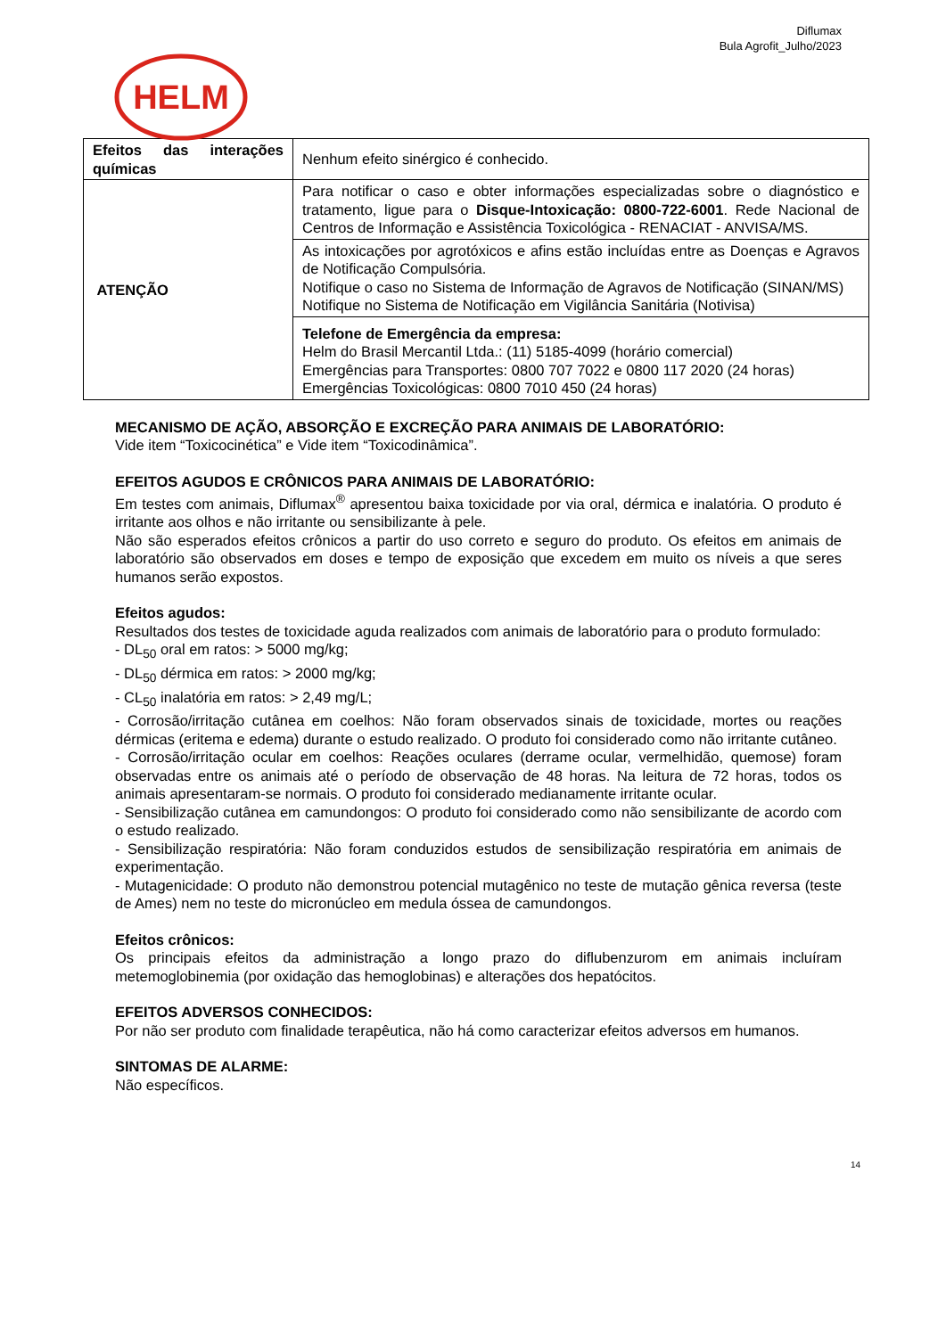Diflumax
Bula Agrofit_Julho/2023
HELM
| Efeitos das interações químicas | Nenhum efeito sinérgico é conhecido. |
| ATENÇÃO | Para notificar o caso e obter informações especializadas sobre o diagnóstico e tratamento, ligue para o Disque-Intoxicação: 0800-722-6001 . Rede Nacional de Centros de Informação e Assistência Toxicológica - RENACIAT - ANVISA/MS. |
| | As intoxicações por agrotóxicos e afins estão incluídas entre as Doenças e Agravos de Notificação Compulsória. Notifique o caso no Sistema de Informação de Agravos de Notificação (SINAN/MS) Notifique no Sistema de Notificação em Vigilância Sanitária (Notivisa) |
| | Telefone de Emergência da empresa: Helm do Brasil Mercantil Ltda.: (11) 5185-4099 (horário comercial) Emergências para Transportes: 0800 707 7022 e 0800 117 2020 (24 horas) Emergências Toxicológicas: 0800 7010 450 (24 horas) |
MECANISMO DE AÇÃO, ABSORÇÃO E EXCREÇÃO PARA ANIMAIS DE LABORATÓRIO:
Vide item “Toxicocinética” e Vide item “Toxicodinâmica”.
EFEITOS AGUDOS E CRÔNICOS PARA ANIMAIS DE LABORATÓRIO:
Em testes com animais, Diflumax<sup>®</sup> apresentou baixa toxicidade por via oral, dérmica e inalatória. O produto é irritante aos olhos e não irritante ou sensibilizante à pele.
Não são esperados efeitos crônicos a partir do uso correto e seguro do produto. Os efeitos em animais de laboratório são observados em doses e tempo de exposição que excedem em muito os níveis a que seres humanos serão expostos.
Efeitos agudos:
Resultados dos testes de toxicidade aguda realizados com animais de laboratório para o produto formulado:
- DL<sub>50</sub> oral em ratos: > 5000 mg/kg;
- DL<sub>50</sub> dérmica em ratos: > 2000 mg/kg;
- CL<sub>50</sub> inalatória em ratos: > 2,49 mg/L;
- Corrosão/irritação cutânea em coelhos: Não foram observados sinais de toxicidade, mortes ou reações dérmicas (eritema e edema) durante o estudo realizado. O produto foi considerado como não irritante cutâneo.
- Corrosão/irritação ocular em coelhos: Reações oculares (derrame ocular, vermelhidão, quemose) foram observadas entre os animais até o período de observação de 48 horas. Na leitura de 72 horas, todos os animais apresentaram-se normais. O produto foi considerado medianamente irritante ocular.
- Sensibilização cutânea em camundongos: O produto foi considerado como não sensibilizante de acordo com o estudo realizado.
- Sensibilização respiratória: Não foram conduzidos estudos de sensibilização respiratória em animais de experimentação.
- Mutagenicidade: O produto não demonstrou potencial mutagênico no teste de mutação gênica reversa (teste de Ames) nem no teste do micronúcleo em medula óssea de camundongos.
Efeitos crônicos:
Os principais efeitos da administração a longo prazo do diflubenzurom em animais incluíram metemoglobinemia (por oxidação das hemoglobinas) e alterações dos hepatócitos.
EFEITOS ADVERSOS CONHECIDOS:
Por não ser produto com finalidade terapêutica, não há como caracterizar efeitos adversos em humanos.
SINTOMAS DE ALARME:
Não específicos.
14